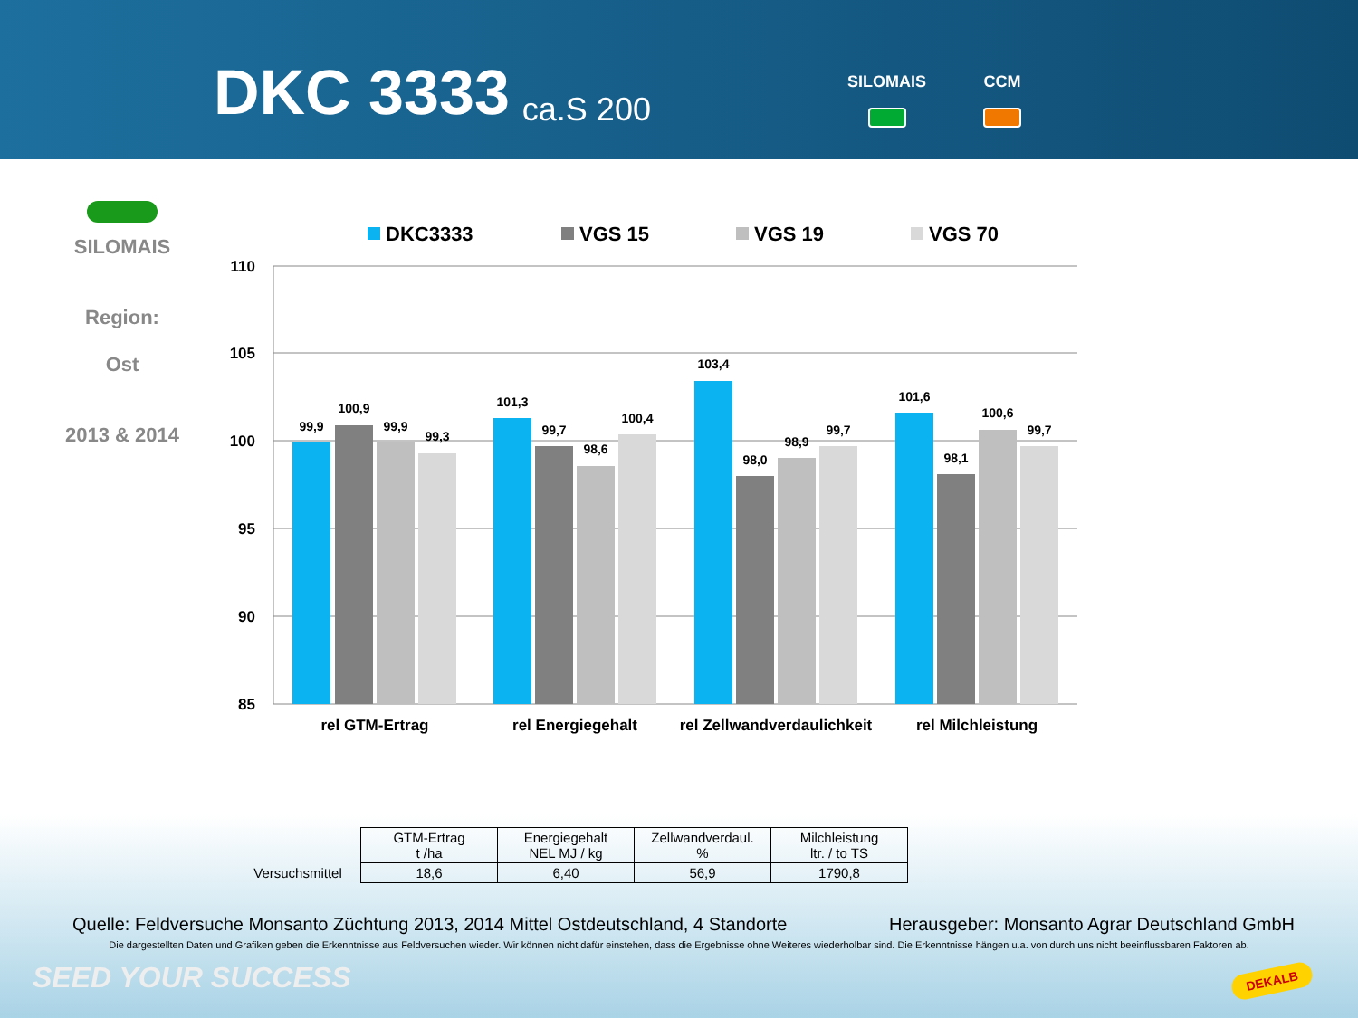DKC 3333 ca.S 200
SILOMAIS CCM
SILOMAIS
Region:
Ost
2013 & 2014
DKC3333
VGS 15
VGS 19
VGS 70
110
105
100
95
90
85
99,9
100,9
99,9
99,3
101,3
99,7
98,6
100,4
103,4
98,0
98,9
99,7
101,6
98,1
100,6
99,7
rel GTM-Ertrag
rel Energiegehalt
rel Zellwandverdaulichkeit
rel Milchleistung
| | GTM-Ertrag t /ha | Energiegehalt NEL MJ / kg | Zellwandverdaul. % | Milchleistung ltr. / to TS |
| Versuchsmittel | 18,6 | 6,40 | 56,9 | 1790,8 |
Quelle: Feldversuche Monsanto Züchtung 2013, 2014 Mittel Ostdeutschland, 4 Standorte Herausgeber: Monsanto Agrar Deutschland GmbH
Die dargestellten Daten und Grafiken geben die Erkenntnisse aus Feldversuchen wieder. Wir können nicht dafür einstehen, dass die Ergebnisse ohne Weiteres wiederholbar sind. Die Erkenntnisse hängen u.a. von durch uns nicht beeinflussbaren Faktoren ab.
SEED YOUR SUCCESS DEKALB